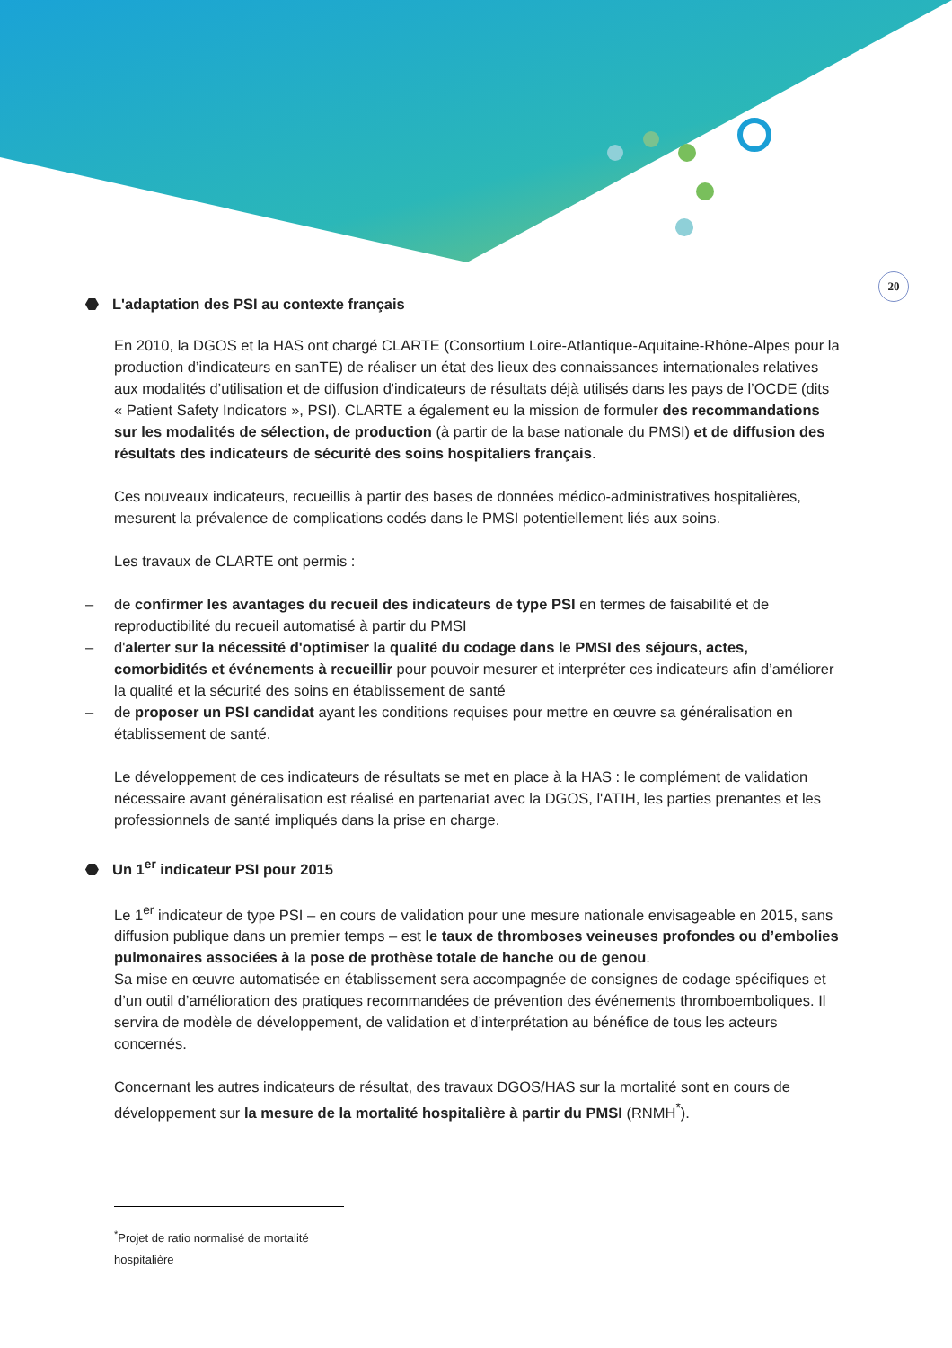20
⬣ L'adaptation des PSI au contexte français
En 2010, la DGOS et la HAS ont chargé CLARTE (Consortium Loire-Atlantique-Aquitaine-Rhône-Alpes pour la production d’indicateurs en sanTE) de réaliser un état des lieux des connaissances internationales relatives aux modalités d’utilisation et de diffusion d'indicateurs de résultats déjà utilisés dans les pays de l’OCDE (dits « Patient Safety Indicators », PSI). CLARTE a également eu la mission de formuler des recommandations sur les modalités de sélection, de production (à partir de la base nationale du PMSI) et de diffusion des résultats des indicateurs de sécurité des soins hospitaliers français.
Ces nouveaux indicateurs, recueillis à partir des bases de données médico-administratives hospitalières, mesurent la prévalence de complications codés dans le PMSI potentiellement liés aux soins.
Les travaux de CLARTE ont permis :
– de confirmer les avantages du recueil des indicateurs de type PSI en termes de faisabilité et de reproductibilité du recueil automatisé à partir du PMSI
– d'alerter sur la nécessité d'optimiser la qualité du codage dans le PMSI des séjours, actes, comorbidités et événements à recueillir pour pouvoir mesurer et interpréter ces indicateurs afin d’améliorer la qualité et la sécurité des soins en établissement de santé
– de proposer un PSI candidat ayant les conditions requises pour mettre en œuvre sa généralisation en établissement de santé.
Le développement de ces indicateurs de résultats se met en place à la HAS : le complément de validation nécessaire avant généralisation est réalisé en partenariat avec la DGOS, l'ATIH, les parties prenantes et les professionnels de santé impliqués dans la prise en charge.
⬣ Un 1<sup>er</sup> indicateur PSI pour 2015
Le 1<sup>er</sup> indicateur de type PSI – en cours de validation pour une mesure nationale envisageable en 2015, sans diffusion publique dans un premier temps – est le taux de thromboses veineuses profondes ou d’embolies pulmonaires associées à la pose de prothèse totale de hanche ou de genou.
Sa mise en œuvre automatisée en établissement sera accompagnée de consignes de codage spécifiques et d’un outil d’amélioration des pratiques recommandées de prévention des événements thromboemboliques. Il servira de modèle de développement, de validation et d’interprétation au bénéfice de tous les acteurs concernés.
Concernant les autres indicateurs de résultat, des travaux DGOS/HAS sur la mortalité sont en cours de développement sur la mesure de la mortalité hospitalière à partir du PMSI (RNMH<sup>*</sup>).
<sup>*</sup> Projet de ratio normalisé de mortalité hospitalière